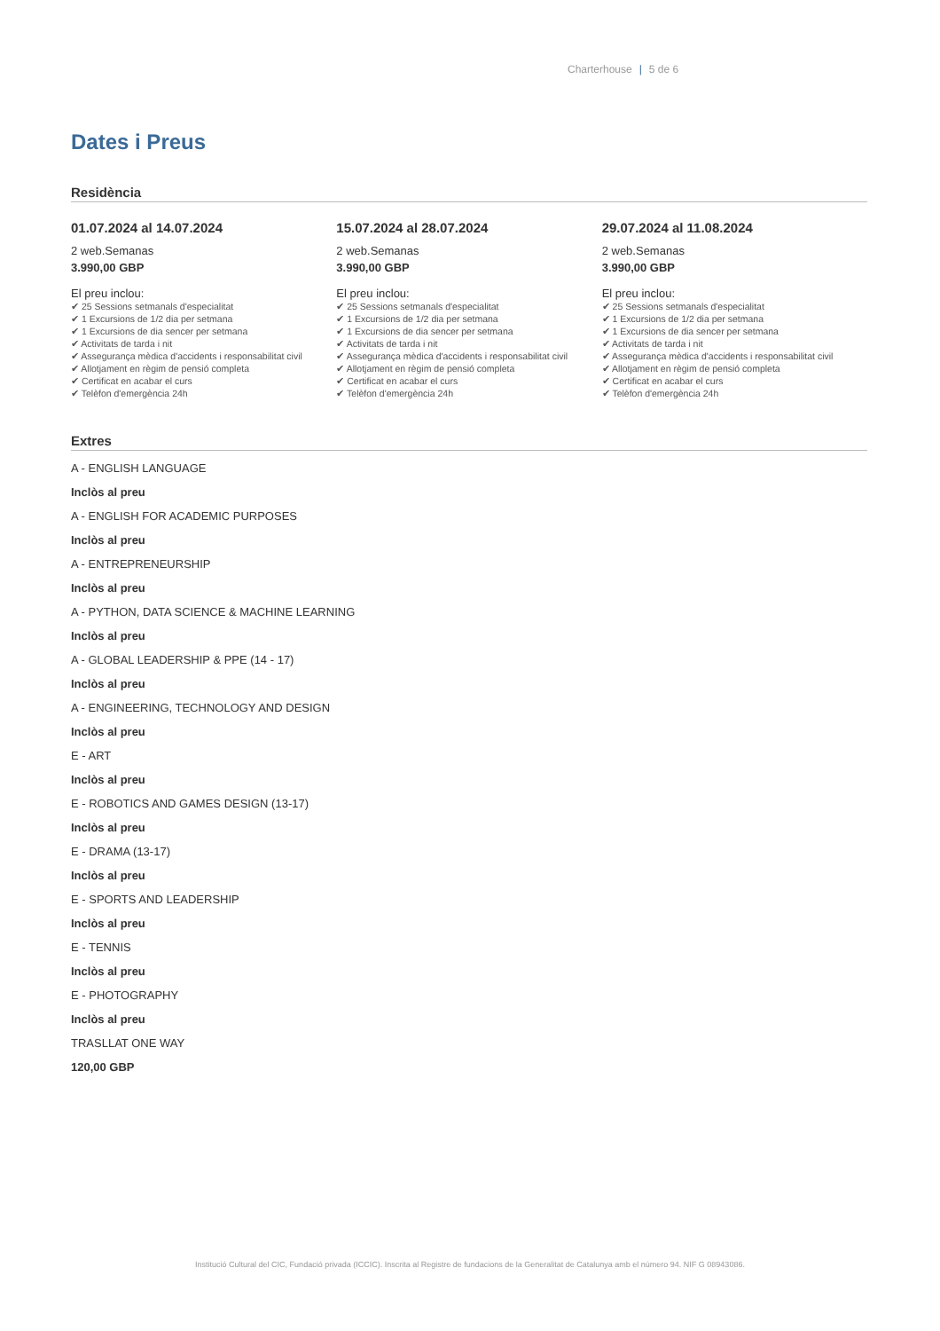Charterhouse | 5 de 6
Dates i Preus
Residència
01.07.2024 al 14.07.2024
2 web.Semanas
3.990,00 GBP
El preu inclou:
✔ 25 Sessions setmanals d'especialitat
✔ 1 Excursions de 1/2 dia per setmana
✔ 1 Excursions de dia sencer per setmana
✔ Activitats de tarda i nit
✔ Assegurança mèdica d'accidents i responsabilitat civil
✔ Allotjament en règim de pensió completa
✔ Certificat en acabar el curs
✔ Telèfon d'emergència 24h
15.07.2024 al 28.07.2024
2 web.Semanas
3.990,00 GBP
El preu inclou:
✔ 25 Sessions setmanals d'especialitat
✔ 1 Excursions de 1/2 dia per setmana
✔ 1 Excursions de dia sencer per setmana
✔ Activitats de tarda i nit
✔ Assegurança mèdica d'accidents i responsabilitat civil
✔ Allotjament en règim de pensió completa
✔ Certificat en acabar el curs
✔ Telèfon d'emergència 24h
29.07.2024 al 11.08.2024
2 web.Semanas
3.990,00 GBP
El preu inclou:
✔ 25 Sessions setmanals d'especialitat
✔ 1 Excursions de 1/2 dia per setmana
✔ 1 Excursions de dia sencer per setmana
✔ Activitats de tarda i nit
✔ Assegurança mèdica d'accidents i responsabilitat civil
✔ Allotjament en règim de pensió completa
✔ Certificat en acabar el curs
✔ Telèfon d'emergència 24h
Extres
A - ENGLISH LANGUAGE
Inclòs al preu
A - ENGLISH FOR ACADEMIC PURPOSES
Inclòs al preu
A - ENTREPRENEURSHIP
Inclòs al preu
A - PYTHON, DATA SCIENCE & MACHINE LEARNING
Inclòs al preu
A - GLOBAL LEADERSHIP & PPE (14 - 17)
Inclòs al preu
A - ENGINEERING, TECHNOLOGY AND DESIGN
Inclòs al preu
E - ART
Inclòs al preu
E - ROBOTICS AND GAMES DESIGN (13-17)
Inclòs al preu
E - DRAMA (13-17)
Inclòs al preu
E - SPORTS AND LEADERSHIP
Inclòs al preu
E - TENNIS
Inclòs al preu
E - PHOTOGRAPHY
Inclòs al preu
TRASLLAT ONE WAY
120,00 GBP
Institució Cultural del CIC, Fundació privada (ICCIC). Inscrita al Registre de fundacions de la Generalitat de Catalunya amb el número 94. NIF G 08943086.